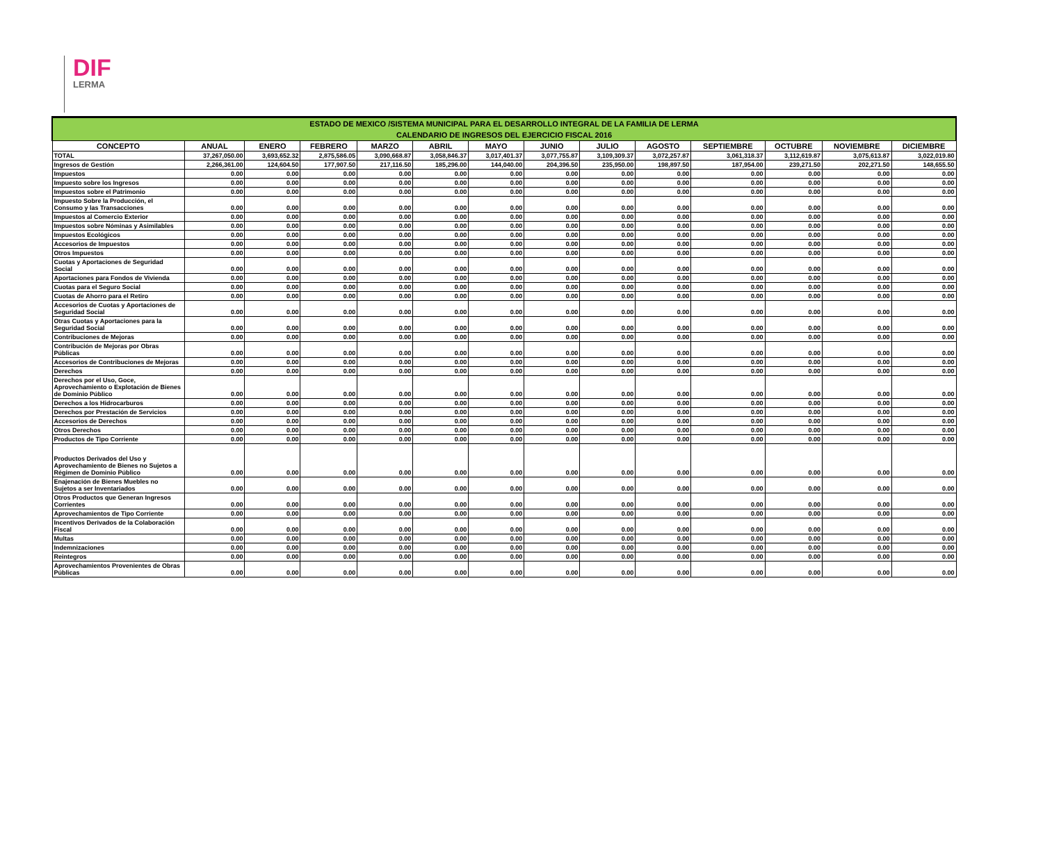DIF
LERMA
| ESTADO DE MEXICO /SISTEMA MUNICIPAL PARA EL DESARROLLO INTEGRAL DE LA FAMILIA DE LERMA | | | | | | | | | | | | | |
| --- | --- | --- | --- | --- | --- | --- | --- | --- | --- | --- | --- | --- | --- |
| CALENDARIO DE INGRESOS DEL EJERCICIO FISCAL 2016 | | | | | | | | | | | | | |
| CONCEPTO | ANUAL | ENERO | FEBRERO | MARZO | ABRIL | MAYO | JUNIO | JULIO | AGOSTO | SEPTIEMBRE | OCTUBRE | NOVIEMBRE | DICIEMBRE |
| TOTAL | 37,267,050.00 | 3,693,652.32 | 2,875,586.05 | 3,090,668.87 | 3,058,846.37 | 3,017,401.37 | 3,077,755.87 | 3,109,309.37 | 3,072,257.87 | 3,061,318.37 | 3,112,619.87 | 3,075,613.87 | 3,022,019.80 |
| Ingresos de Gestión | 2,266,361.00 | 124,604.50 | 177,907.50 | 217,116.50 | 185,296.00 | 144,040.00 | 204,396.50 | 235,950.00 | 198,897.50 | 187,954.00 | 239,271.50 | 202,271.50 | 148,655.50 |
| Impuestos | 0.00 | 0.00 | 0.00 | 0.00 | 0.00 | 0.00 | 0.00 | 0.00 | 0.00 | 0.00 | 0.00 | 0.00 | 0.00 |
| Impuesto sobre los Ingresos | 0.00 | 0.00 | 0.00 | 0.00 | 0.00 | 0.00 | 0.00 | 0.00 | 0.00 | 0.00 | 0.00 | 0.00 | 0.00 |
| Impuestos sobre el Patrimonio | 0.00 | 0.00 | 0.00 | 0.00 | 0.00 | 0.00 | 0.00 | 0.00 | 0.00 | 0.00 | 0.00 | 0.00 | 0.00 |
| Impuesto Sobre la Producción, el Consumo y las Transacciones | 0.00 | 0.00 | 0.00 | 0.00 | 0.00 | 0.00 | 0.00 | 0.00 | 0.00 | 0.00 | 0.00 | 0.00 | 0.00 |
| Impuestos al Comercio Exterior | 0.00 | 0.00 | 0.00 | 0.00 | 0.00 | 0.00 | 0.00 | 0.00 | 0.00 | 0.00 | 0.00 | 0.00 | 0.00 |
| Impuestos sobre Nóminas y Asimilables | 0.00 | 0.00 | 0.00 | 0.00 | 0.00 | 0.00 | 0.00 | 0.00 | 0.00 | 0.00 | 0.00 | 0.00 | 0.00 |
| Impuestos Ecológicos | 0.00 | 0.00 | 0.00 | 0.00 | 0.00 | 0.00 | 0.00 | 0.00 | 0.00 | 0.00 | 0.00 | 0.00 | 0.00 |
| Accesorios de Impuestos | 0.00 | 0.00 | 0.00 | 0.00 | 0.00 | 0.00 | 0.00 | 0.00 | 0.00 | 0.00 | 0.00 | 0.00 | 0.00 |
| Otros Impuestos | 0.00 | 0.00 | 0.00 | 0.00 | 0.00 | 0.00 | 0.00 | 0.00 | 0.00 | 0.00 | 0.00 | 0.00 | 0.00 |
| Cuotas y Aportaciones de Seguridad Social | 0.00 | 0.00 | 0.00 | 0.00 | 0.00 | 0.00 | 0.00 | 0.00 | 0.00 | 0.00 | 0.00 | 0.00 | 0.00 |
| Aportaciones para Fondos de Vivienda | 0.00 | 0.00 | 0.00 | 0.00 | 0.00 | 0.00 | 0.00 | 0.00 | 0.00 | 0.00 | 0.00 | 0.00 | 0.00 |
| Cuotas para el Seguro Social | 0.00 | 0.00 | 0.00 | 0.00 | 0.00 | 0.00 | 0.00 | 0.00 | 0.00 | 0.00 | 0.00 | 0.00 | 0.00 |
| Cuotas de Ahorro para el Retiro | 0.00 | 0.00 | 0.00 | 0.00 | 0.00 | 0.00 | 0.00 | 0.00 | 0.00 | 0.00 | 0.00 | 0.00 | 0.00 |
| Accesorios de Cuotas y Aportaciones de Seguridad Social | 0.00 | 0.00 | 0.00 | 0.00 | 0.00 | 0.00 | 0.00 | 0.00 | 0.00 | 0.00 | 0.00 | 0.00 | 0.00 |
| Otras Cuotas y Aportaciones para la Seguridad Social | 0.00 | 0.00 | 0.00 | 0.00 | 0.00 | 0.00 | 0.00 | 0.00 | 0.00 | 0.00 | 0.00 | 0.00 | 0.00 |
| Contribuciones de Mejoras | 0.00 | 0.00 | 0.00 | 0.00 | 0.00 | 0.00 | 0.00 | 0.00 | 0.00 | 0.00 | 0.00 | 0.00 | 0.00 |
| Contribución de Mejoras por Obras Públicas | 0.00 | 0.00 | 0.00 | 0.00 | 0.00 | 0.00 | 0.00 | 0.00 | 0.00 | 0.00 | 0.00 | 0.00 | 0.00 |
| Accesorios de Contribuciones de Mejoras | 0.00 | 0.00 | 0.00 | 0.00 | 0.00 | 0.00 | 0.00 | 0.00 | 0.00 | 0.00 | 0.00 | 0.00 | 0.00 |
| Derechos | 0.00 | 0.00 | 0.00 | 0.00 | 0.00 | 0.00 | 0.00 | 0.00 | 0.00 | 0.00 | 0.00 | 0.00 | 0.00 |
| Derechos por el Uso, Goce, Aprovechamiento o Explotación de Bienes de Dominio Público | 0.00 | 0.00 | 0.00 | 0.00 | 0.00 | 0.00 | 0.00 | 0.00 | 0.00 | 0.00 | 0.00 | 0.00 | 0.00 |
| Derechos a los Hidrocarburos | 0.00 | 0.00 | 0.00 | 0.00 | 0.00 | 0.00 | 0.00 | 0.00 | 0.00 | 0.00 | 0.00 | 0.00 | 0.00 |
| Derechos por Prestación de Servicios | 0.00 | 0.00 | 0.00 | 0.00 | 0.00 | 0.00 | 0.00 | 0.00 | 0.00 | 0.00 | 0.00 | 0.00 | 0.00 |
| Accesorios de Derechos | 0.00 | 0.00 | 0.00 | 0.00 | 0.00 | 0.00 | 0.00 | 0.00 | 0.00 | 0.00 | 0.00 | 0.00 | 0.00 |
| Otros Derechos | 0.00 | 0.00 | 0.00 | 0.00 | 0.00 | 0.00 | 0.00 | 0.00 | 0.00 | 0.00 | 0.00 | 0.00 | 0.00 |
| Productos de Tipo Corriente | 0.00 | 0.00 | 0.00 | 0.00 | 0.00 | 0.00 | 0.00 | 0.00 | 0.00 | 0.00 | 0.00 | 0.00 | 0.00 |
| Productos Derivados del Uso y Aprovechamiento de Bienes no Sujetos a Régimen de Dominio Público | 0.00 | 0.00 | 0.00 | 0.00 | 0.00 | 0.00 | 0.00 | 0.00 | 0.00 | 0.00 | 0.00 | 0.00 | 0.00 |
| Enajenación de Bienes Muebles no Sujetos a ser Inventariados | 0.00 | 0.00 | 0.00 | 0.00 | 0.00 | 0.00 | 0.00 | 0.00 | 0.00 | 0.00 | 0.00 | 0.00 | 0.00 |
| Otros Productos que Generan Ingresos Corrientes | 0.00 | 0.00 | 0.00 | 0.00 | 0.00 | 0.00 | 0.00 | 0.00 | 0.00 | 0.00 | 0.00 | 0.00 | 0.00 |
| Aprovechamientos de Tipo Corriente | 0.00 | 0.00 | 0.00 | 0.00 | 0.00 | 0.00 | 0.00 | 0.00 | 0.00 | 0.00 | 0.00 | 0.00 | 0.00 |
| Incentivos Derivados de la Colaboración Fiscal | 0.00 | 0.00 | 0.00 | 0.00 | 0.00 | 0.00 | 0.00 | 0.00 | 0.00 | 0.00 | 0.00 | 0.00 | 0.00 |
| Multas | 0.00 | 0.00 | 0.00 | 0.00 | 0.00 | 0.00 | 0.00 | 0.00 | 0.00 | 0.00 | 0.00 | 0.00 | 0.00 |
| Indemnizaciones | 0.00 | 0.00 | 0.00 | 0.00 | 0.00 | 0.00 | 0.00 | 0.00 | 0.00 | 0.00 | 0.00 | 0.00 | 0.00 |
| Reintegros | 0.00 | 0.00 | 0.00 | 0.00 | 0.00 | 0.00 | 0.00 | 0.00 | 0.00 | 0.00 | 0.00 | 0.00 | 0.00 |
| Aprovechamientos Provenientes de Obras Públicas | 0.00 | 0.00 | 0.00 | 0.00 | 0.00 | 0.00 | 0.00 | 0.00 | 0.00 | 0.00 | 0.00 | 0.00 | 0.00 |